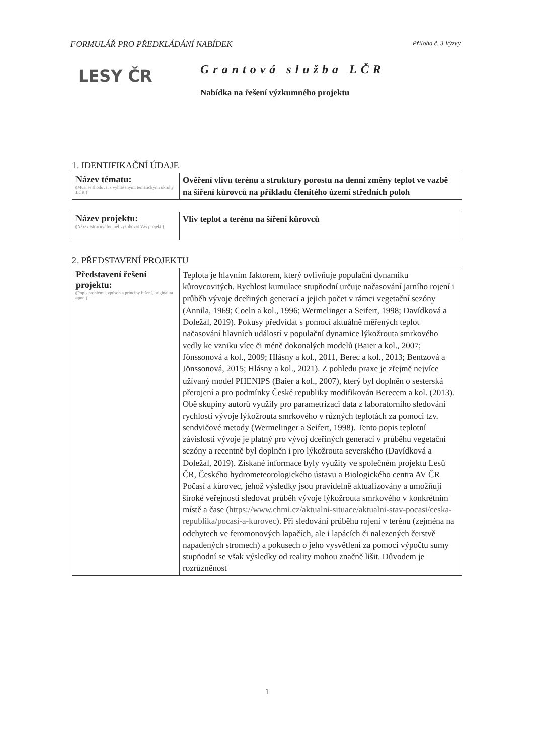FORMULÁŘ PRO PŘEDKLÁDÁNÍ NABÍDEK Příloha č. 3 Výzvy
LESY ČR
Grantová služba LČR
Nabídka na řešení výzkumného projektu
1. IDENTIFIKAČNÍ ÚDAJE
| Název tématu: (Musí se shodovat s vyhlášenými tematickými okruhy LČR.) | Ověření vlivu terénu a struktury porostu na denní změny teplot ve vazbě na šíření kůrovců na příkladu členitého území středních poloh |
| Název projektu: (Název /stručný/ by měl vystihovat Váš projekt.) | Vliv teplot a terénu na šíření kůrovců |
2. PŘEDSTAVENÍ PROJEKTU
| Představení řešení projektu: (Popis problému, způsob a principy řešení, originalita apod.) | Teplota je hlavním faktorem, který ovlivňuje populační dynamiku kůrovcovitých. Rychlost kumulace stupňodní určuje načasování jarního rojení i průběh vývoje dceřiných generací a jejich počet v rámci vegetační sezóny (Annila, 1969; Coeln a kol., 1996; Wermelinger a Seifert, 1998; Davídková a Doležal, 2019). Pokusy předvídat s pomocí aktuálně měřených teplot načasování hlavních událostí v populační dynamice lýkožrouta smrkového vedly ke vzniku více či méně dokonalých modelů (Baier a kol., 2007; Jönssonová a kol., 2009; Hlásny a kol., 2011, Berec a kol., 2013; Bentzová a Jönssonová, 2015; Hlásny a kol., 2021). Z pohledu praxe je zřejmě nejvíce užívaný model PHENIPS (Baier a kol., 2007), který byl doplněn o sesterská přerojení a pro podmínky České republiky modifikován Berecem a kol. (2013). Obě skupiny autorů využily pro parametrizaci data z laboratorního sledování rychlosti vývoje lýkožrouta smrkového v různých teplotách za pomoci tzv. sendvičové metody (Wermelinger a Seifert, 1998). Tento popis teplotní závislosti vývoje je platný pro vývoj dceřiných generací v průběhu vegetační sezóny a recentně byl doplněn i pro lýkožrouta severského (Davídková a Doležal, 2019). Získané informace byly využity ve společném projektu Lesů ČR, Českého hydrometeorologického ústavu a Biologického centra AV ČR Počasí a kůrovec, jehož výsledky jsou pravidelně aktualizovány a umožňují široké veřejnosti sledovat průběh vývoje lýkožrouta smrkového v konkrétním místě a čase ( https://www.chmi.cz/aktualni-situace/aktualni-stav-pocasi/ceska-republika/pocasi-a-kurovec ). Při sledování průběhu rojení v terénu (zejména na odchytech ve feromonových lapačích, ale i lapácích či nalezených čerstvě napadených stromech) a pokusech o jeho vysvětlení za pomoci výpočtu sumy stupňodní se však výsledky od reality mohou značně lišit. Důvodem je rozrůzněnost |
1